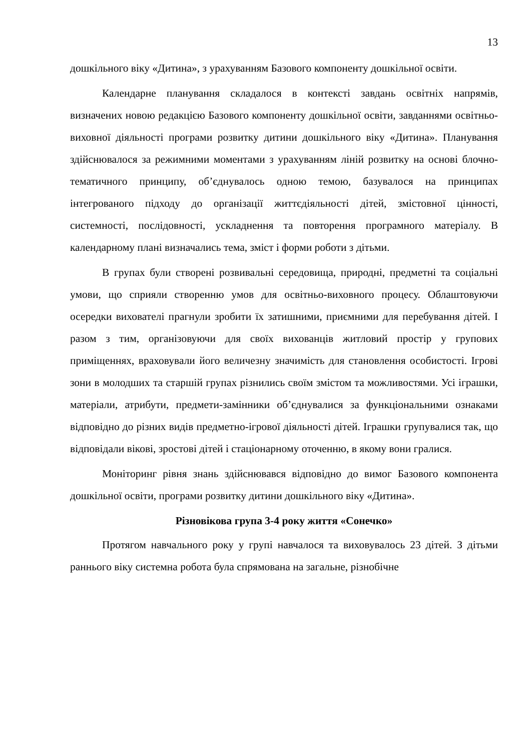13
дошкільного віку «Дитина», з урахуванням Базового компоненту дошкільної освіти.
Календарне планування складалося в контексті завдань освітніх напрямів, визначених новою редакцією Базового компоненту дошкільної освіти, завданнями освітньо-виховної діяльності програми розвитку дитини дошкільного віку «Дитина». Планування здійснювалося за режимними моментами з урахуванням ліній розвитку на основі блочно-тематичного принципу, об’єднувалось одною темою, базувалося на принципах інтегрованого підходу до організації життєдіяльності дітей, змістовної цінності, системності, послідовності, ускладнення та повторення програмного матеріалу. В календарному плані визначались тема, зміст і форми роботи з дітьми.
В групах були створені розвивальні середовища, природні, предметні та соціальні умови, що сприяли створенню умов для освітньо-виховного процесу. Облаштовуючи осередки вихователі прагнули зробити їх затишними, приємними для перебування дітей. І разом з тим, організовуючи для своїх вихованців житловий простір у групових приміщеннях, враховували його величезну значимість для становлення особистості. Ігрові зони в молодших та старшій групах різнились своїм змістом та можливостями. Усі іграшки, матеріали, атрибути, предмети-замінники об’єднувалися за функціональними ознаками відповідно до різних видів предметно-ігрової діяльності дітей. Іграшки групувалися так, що відповідали вікові, зростові дітей і стаціонарному оточенню, в якому вони гралися.
Моніторинг рівня знань здійснювався відповідно до вимог Базового компонента дошкільної освіти, програми розвитку дитини дошкільного віку «Дитина».
Різновікова група 3-4 року життя «Сонечко»
Протягом навчального року у групі навчалося та виховувалось 23 дітей. З дітьми раннього віку системна робота була спрямована на загальне, різнобічне